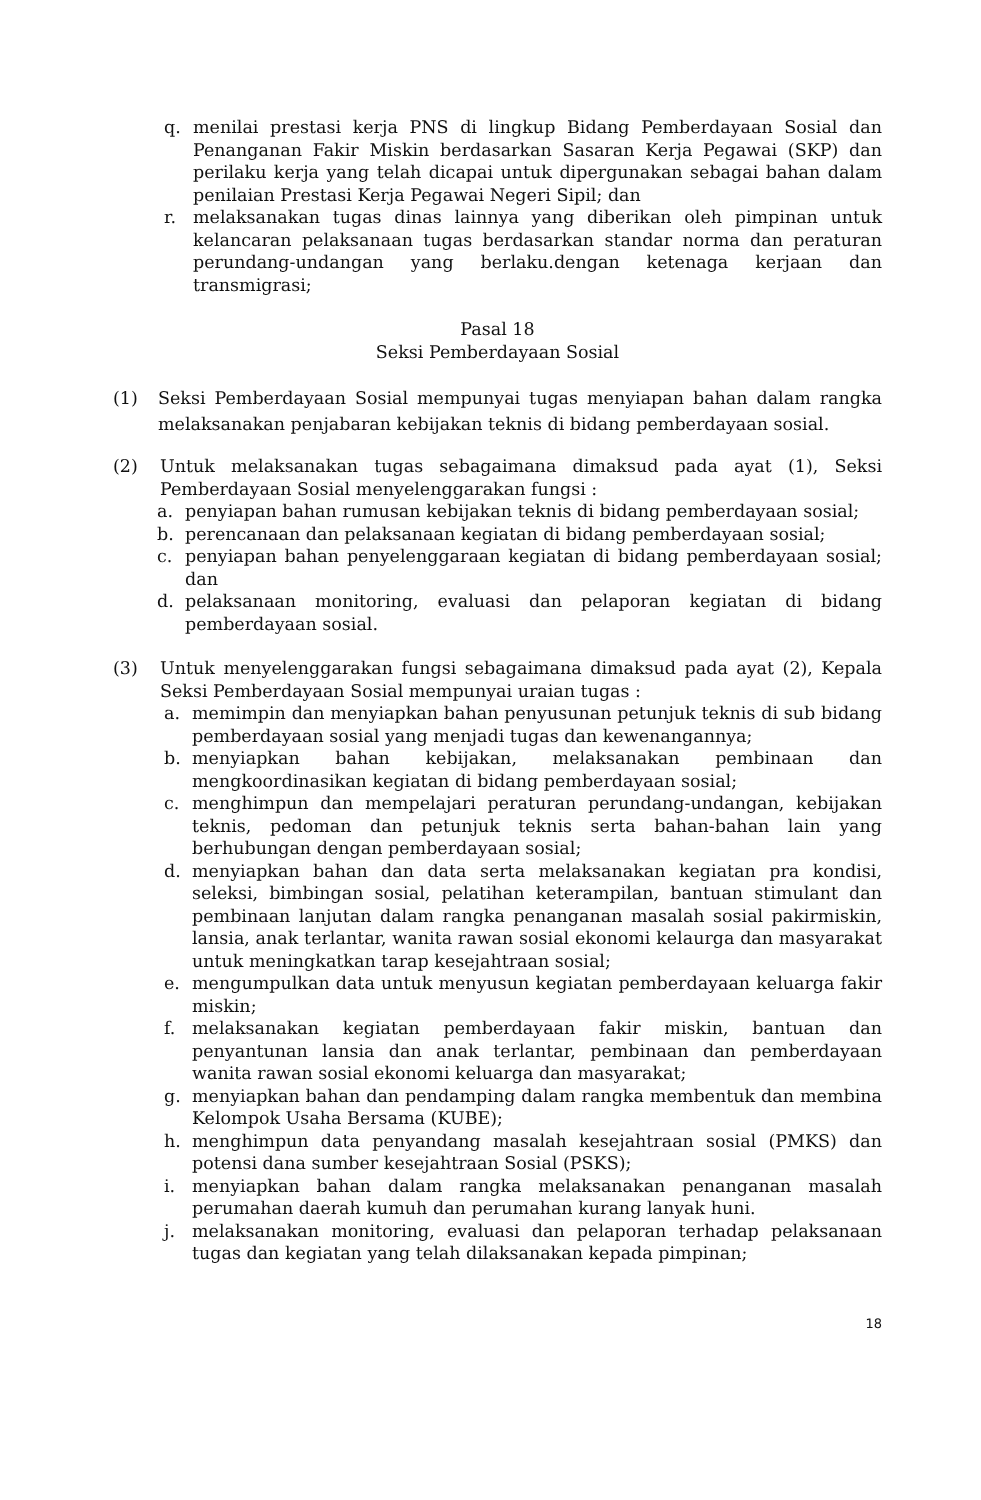q. menilai prestasi kerja PNS di lingkup Bidang Pemberdayaan Sosial dan Penanganan Fakir Miskin berdasarkan Sasaran Kerja Pegawai (SKP) dan perilaku kerja yang telah dicapai untuk dipergunakan sebagai bahan dalam penilaian Prestasi Kerja Pegawai Negeri Sipil; dan
r. melaksanakan tugas dinas lainnya yang diberikan oleh pimpinan untuk kelancaran pelaksanaan tugas berdasarkan standar norma dan peraturan perundang-undangan yang berlaku.dengan ketenaga kerjaan dan transmigrasi;
Pasal 18
Seksi Pemberdayaan Sosial
(1) Seksi Pemberdayaan Sosial mempunyai tugas menyiapan bahan dalam rangka melaksanakan penjabaran kebijakan teknis di bidang pemberdayaan sosial.
(2) Untuk melaksanakan tugas sebagaimana dimaksud pada ayat (1), Seksi Pemberdayaan Sosial menyelenggarakan fungsi :
a. penyiapan bahan rumusan kebijakan teknis di bidang pemberdayaan sosial;
b. perencanaan dan pelaksanaan kegiatan di bidang pemberdayaan sosial;
c. penyiapan bahan penyelenggaraan kegiatan di bidang pemberdayaan sosial; dan
d. pelaksanaan monitoring, evaluasi dan pelaporan kegiatan di bidang pemberdayaan sosial.
(3) Untuk menyelenggarakan fungsi sebagaimana dimaksud pada ayat (2), Kepala Seksi Pemberdayaan Sosial mempunyai uraian tugas :
a. memimpin dan menyiapkan bahan penyusunan petunjuk teknis di sub bidang pemberdayaan sosial yang menjadi tugas dan kewenangannya;
b. menyiapkan bahan kebijakan, melaksanakan pembinaan dan mengkoordinasikan kegiatan di bidang pemberdayaan sosial;
c. menghimpun dan mempelajari peraturan perundang-undangan, kebijakan teknis, pedoman dan petunjuk teknis serta bahan-bahan lain yang berhubungan dengan pemberdayaan sosial;
d. menyiapkan bahan dan data serta melaksanakan kegiatan pra kondisi, seleksi, bimbingan sosial, pelatihan keterampilan, bantuan stimulant dan pembinaan lanjutan dalam rangka penanganan masalah sosial pakirmiskin, lansia, anak terlantar, wanita rawan sosial ekonomi kelaurga dan masyarakat untuk meningkatkan tarap kesejahtraan sosial;
e. mengumpulkan data untuk menyusun kegiatan pemberdayaan keluarga fakir miskin;
f. melaksanakan kegiatan pemberdayaan fakir miskin, bantuan dan penyantunan lansia dan anak terlantar, pembinaan dan pemberdayaan wanita rawan sosial ekonomi keluarga dan masyarakat;
g. menyiapkan bahan dan pendamping dalam rangka membentuk dan membina Kelompok Usaha Bersama (KUBE);
h. menghimpun data penyandang masalah kesejahtraan sosial (PMKS) dan potensi dana sumber kesejahtraan Sosial (PSKS);
i. menyiapkan bahan dalam rangka melaksanakan penanganan masalah perumahan daerah kumuh dan perumahan kurang lanyak huni.
j. melaksanakan monitoring, evaluasi dan pelaporan terhadap pelaksanaan tugas dan kegiatan yang telah dilaksanakan kepada pimpinan;
18